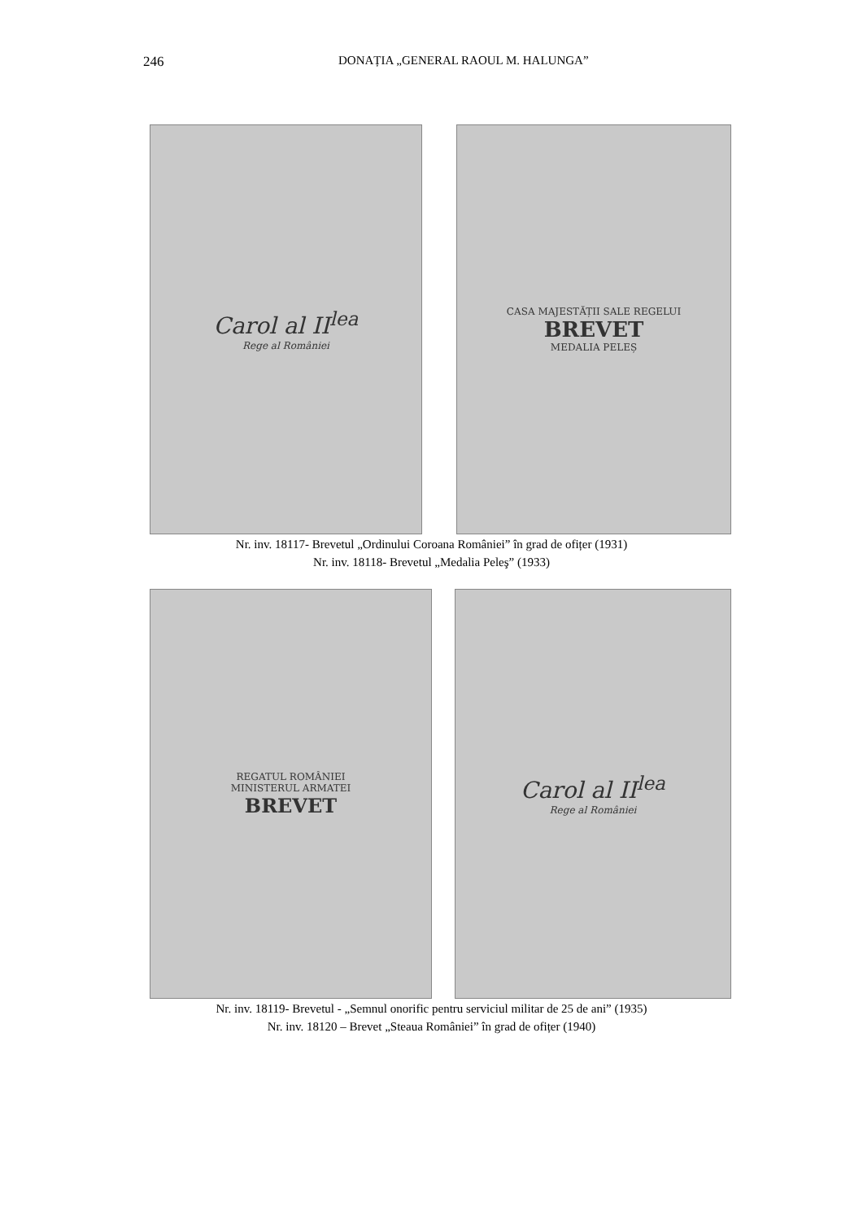246 DONAȚIA „GENERAL RAOUL M. HALUNGA”
Carol al II<sup>lea</sup>
Rege al României
CASA MAJESTĂȚII SALE REGELUI
BREVET
MEDALIA PELEȘ
Nr. inv. 18117- Brevetul „Ordinului Coroana României” în grad de ofițer (1931)
Nr. inv. 18118- Brevetul „Medalia Peleş” (1933)
REGATUL ROMÂNIEI
MINISTERUL ARMATEI
BREVET
Carol al II<sup>lea</sup>
Rege al României
Nr. inv. 18119- Brevetul - „Semnul onorific pentru serviciul militar de 25 de ani” (1935)
Nr. inv. 18120 – Brevet „Steaua României” în grad de ofițer (1940)